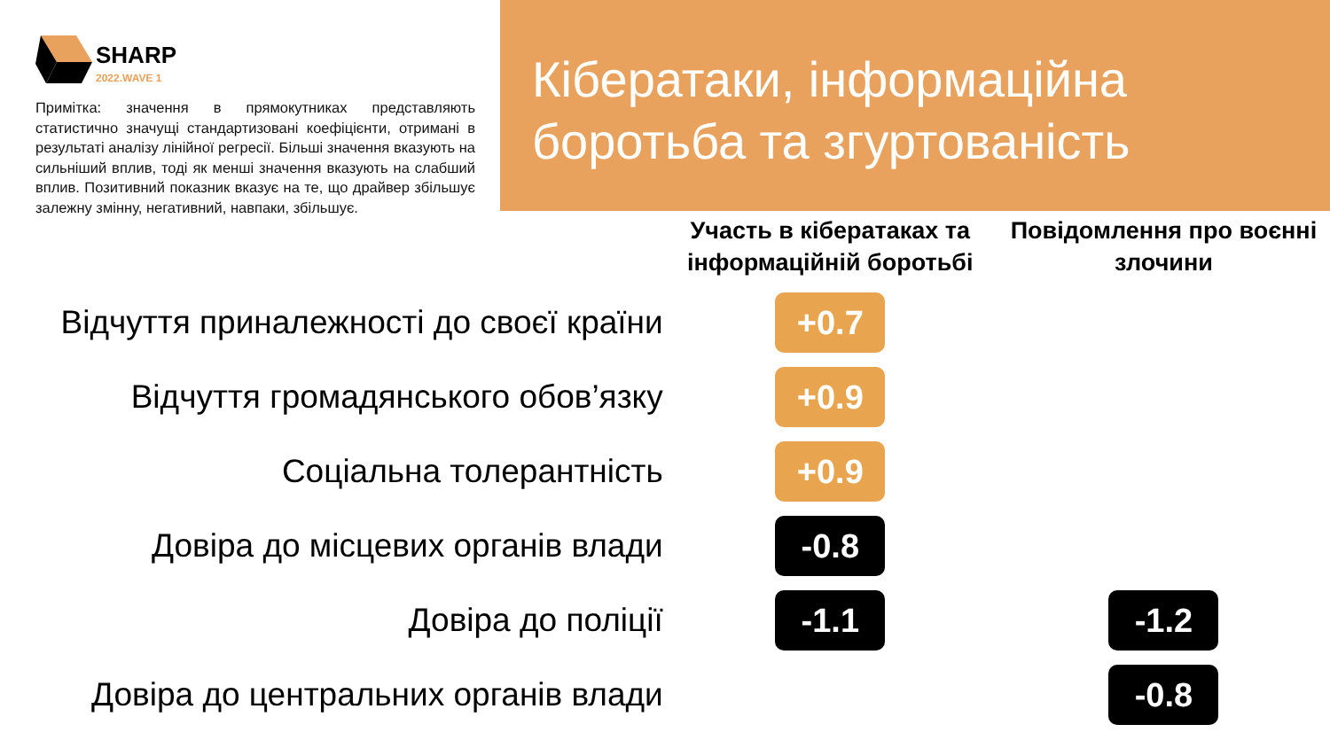SHARP
2022.WAVE 1
Примітка: значення в прямокутниках представляють статистично значущі стандартизовані коефіцієнти, отримані в результаті аналізу лінійної регресії. Більші значення вказують на сильніший вплив, тоді як менші значення вказують на слабший вплив. Позитивний показник вказує на те, що драйвер збільшує залежну змінну, негативний, навпаки, збільшує.
Кібератаки, інформаційна боротьба та згуртованість
| | Участь в кібератаках та інформаційній боротьбі | Повідомлення про воєнні злочини |
| --- | --- | --- |
| Відчуття приналежності до своєї країни | +0.7 | |
| Відчуття громадянського обов’язку | +0.9 | |
| Соціальна толерантність | +0.9 | |
| Довіра до місцевих органів влади | -0.8 | |
| Довіра до поліції | -1.1 | -1.2 |
| Довіра до центральних органів влади | | -0.8 |